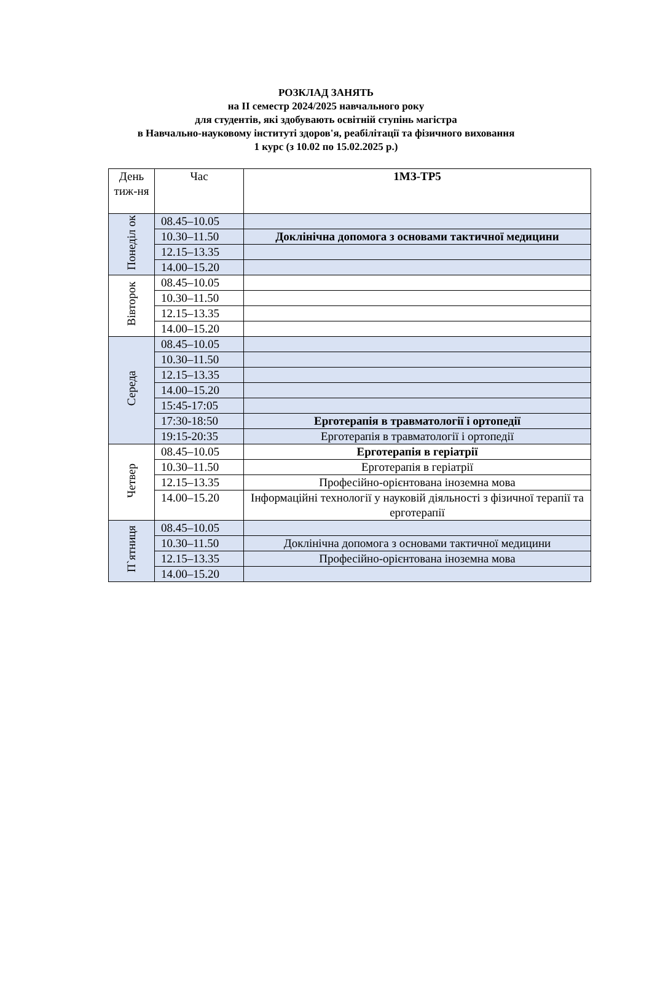РОЗКЛАД ЗАНЯТЬ
на ІІ семестр 2024/2025 навчального року
для студентів, які здобувають освітній ступінь магістра
в Навчально-науковому інституті здоров'я, реабілітації та фізичного виховання
1 курс (з 10.02 по 15.02.2025 р.)
| День тиж-ня | Час | 1МЗ-ТР5 |
| --- | --- | --- |
| Понеділ ок | 08.45–10.05 | |
| | 10.30–11.50 | Доклінічна допомога з основами тактичної медицини |
| | 12.15–13.35 | |
| | 14.00–15.20 | |
| Вівторок | 08.45–10.05 | |
| | 10.30–11.50 | |
| | 12.15–13.35 | |
| | 14.00–15.20 | |
| Середа | 08.45–10.05 | |
| | 10.30–11.50 | |
| | 12.15–13.35 | |
| | 14.00–15.20 | |
| | 15:45-17:05 | |
| | 17:30-18:50 | Ерготерапія в травматології і ортопедії |
| | 19:15-20:35 | Ерготерапія в травматології і ортопедії |
| Четвер | 08.45–10.05 | Ерготерапія в геріатрії |
| | 10.30–11.50 | Ерготерапія в геріатрії |
| | 12.15–13.35 | Професійно-орієнтована іноземна мова |
| | 14.00–15.20 | Інформаційні технології у науковій діяльності з фізичної терапії та ерготерапії |
| П`ятниця | 08.45–10.05 | |
| | 10.30–11.50 | Доклінічна допомога з основами тактичної медицини |
| | 12.15–13.35 | Професійно-орієнтована іноземна мова |
| | 14.00–15.20 | |